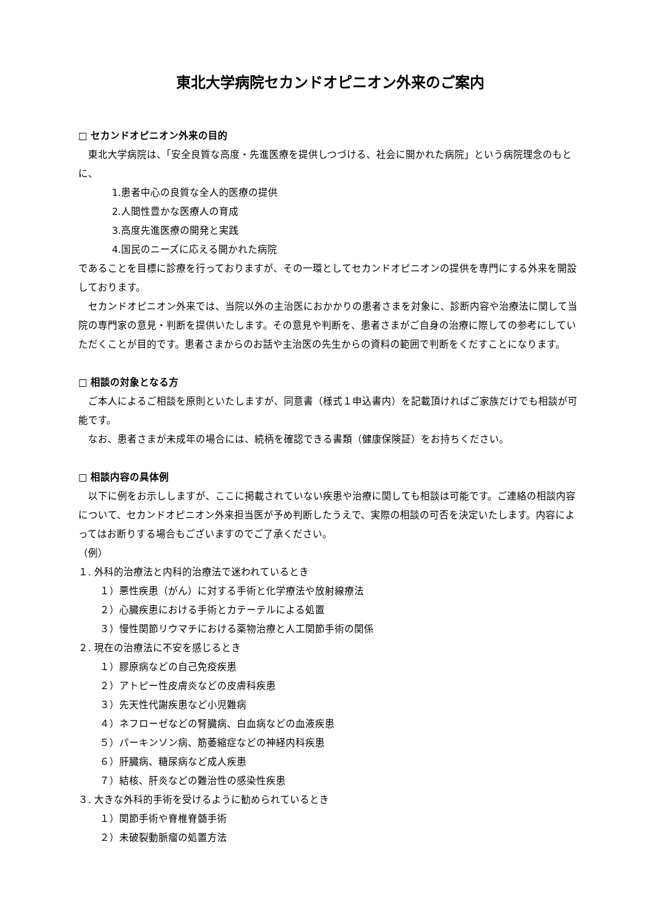東北大学病院セカンドオピニオン外来のご案内
□ セカンドオピニオン外来の目的
東北大学病院は、「安全良質な高度・先進医療を提供しつづける、社会に開かれた病院」という病院理念のもとに、
1.患者中心の良質な全人的医療の提供
2.人間性豊かな医療人の育成
3.高度先進医療の開発と実践
4.国民のニーズに応える開かれた病院
であることを目標に診療を行っておりますが、その一環としてセカンドオピニオンの提供を専門にする外来を開設しております。
セカンドオピニオン外来では、当院以外の主治医におかかりの患者さまを対象に、診断内容や治療法に関して当院の専門家の意見・判断を提供いたします。その意見や判断を、患者さまがご自身の治療に際しての参考にしていただくことが目的です。患者さまからのお話や主治医の先生からの資料の範囲で判断をくだすことになります。
□ 相談の対象となる方
ご本人によるご相談を原則といたしますが、同意書（様式１申込書内）を記載頂ければご家族だけでも相談が可能です。
なお、患者さまが未成年の場合には、続柄を確認できる書類（健康保険証）をお持ちください。
□ 相談内容の具体例
以下に例をお示ししますが、ここに掲載されていない疾患や治療に関しても相談は可能です。ご連絡の相談内容について、セカンドオピニオン外来担当医が予め判断したうえで、実際の相談の可否を決定いたします。内容によってはお断りする場合もございますのでご了承ください。
（例）
１. 外科的治療法と内科的治療法で迷われているとき
１）悪性疾患（がん）に対する手術と化学療法や放射線療法
２）心臓疾患における手術とカテーテルによる処置
３）慢性関節リウマチにおける薬物治療と人工関節手術の関係
２. 現在の治療法に不安を感じるとき
１）膠原病などの自己免疫疾患
２）アトピー性皮膚炎などの皮膚科疾患
３）先天性代謝疾患など小児難病
４）ネフローゼなどの腎臓病、白血病などの血液疾患
５）パーキンソン病、筋萎縮症などの神経内科疾患
６）肝臓病、糖尿病など成人疾患
７）結核、肝炎などの難治性の感染性疾患
３. 大きな外科的手術を受けるように勧められているとき
１）関節手術や脊椎脊髄手術
２）未破裂動脈瘤の処置方法